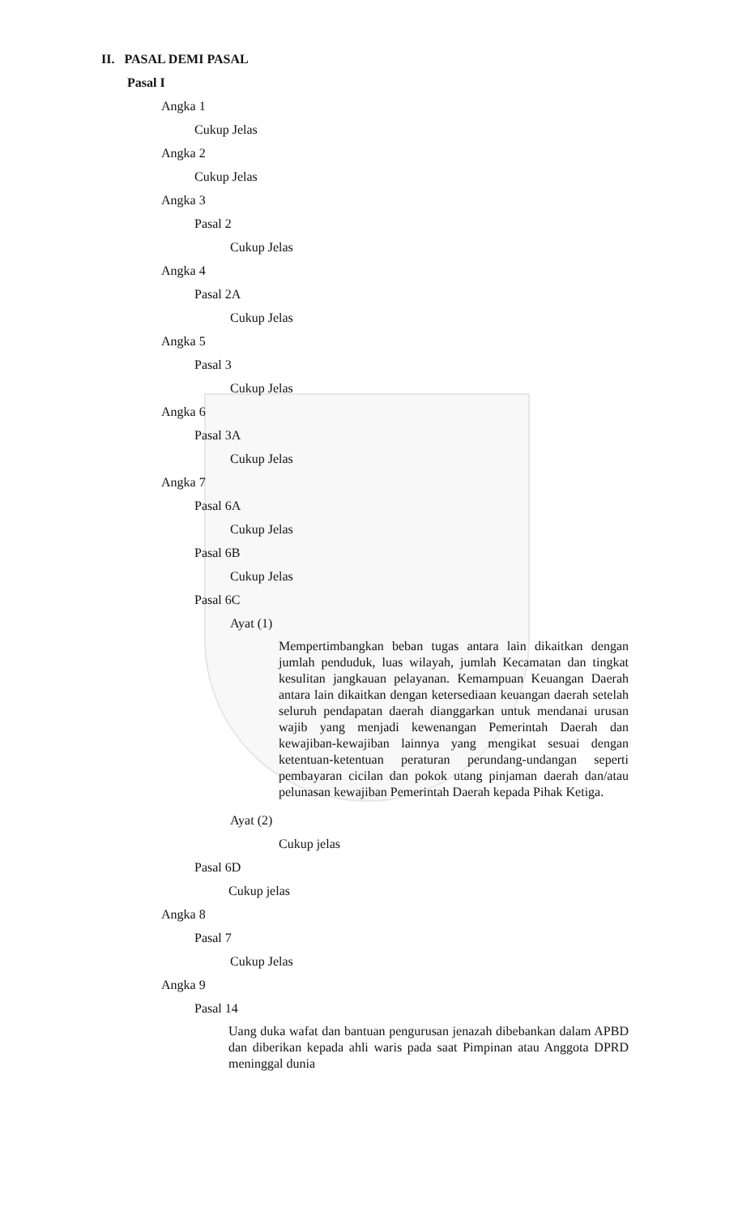II. PASAL DEMI PASAL
Pasal I
Angka 1
Cukup Jelas
Angka 2
Cukup Jelas
Angka 3
Pasal 2
Cukup Jelas
Angka 4
Pasal 2A
Cukup Jelas
Angka 5
Pasal 3
Cukup Jelas
Angka 6
Pasal 3A
Cukup Jelas
Angka 7
Pasal 6A
Cukup Jelas
Pasal 6B
Cukup Jelas
Pasal 6C
Ayat (1)
Mempertimbangkan beban tugas antara lain dikaitkan dengan jumlah penduduk, luas wilayah, jumlah Kecamatan dan tingkat kesulitan jangkauan pelayanan. Kemampuan Keuangan Daerah antara lain dikaitkan dengan ketersediaan keuangan daerah setelah seluruh pendapatan daerah dianggarkan untuk mendanai urusan wajib yang menjadi kewenangan Pemerintah Daerah dan kewajiban-kewajiban lainnya yang mengikat sesuai dengan ketentuan-ketentuan peraturan perundang-undangan seperti pembayaran cicilan dan pokok utang pinjaman daerah dan/atau pelunasan kewajiban Pemerintah Daerah kepada Pihak Ketiga.
Ayat (2)
Cukup jelas
Pasal 6D
Cukup jelas
Angka 8
Pasal 7
Cukup Jelas
Angka 9
Pasal 14
Uang duka wafat dan bantuan pengurusan jenazah dibebankan dalam APBD dan diberikan kepada ahli waris pada saat Pimpinan atau Anggota DPRD meninggal dunia